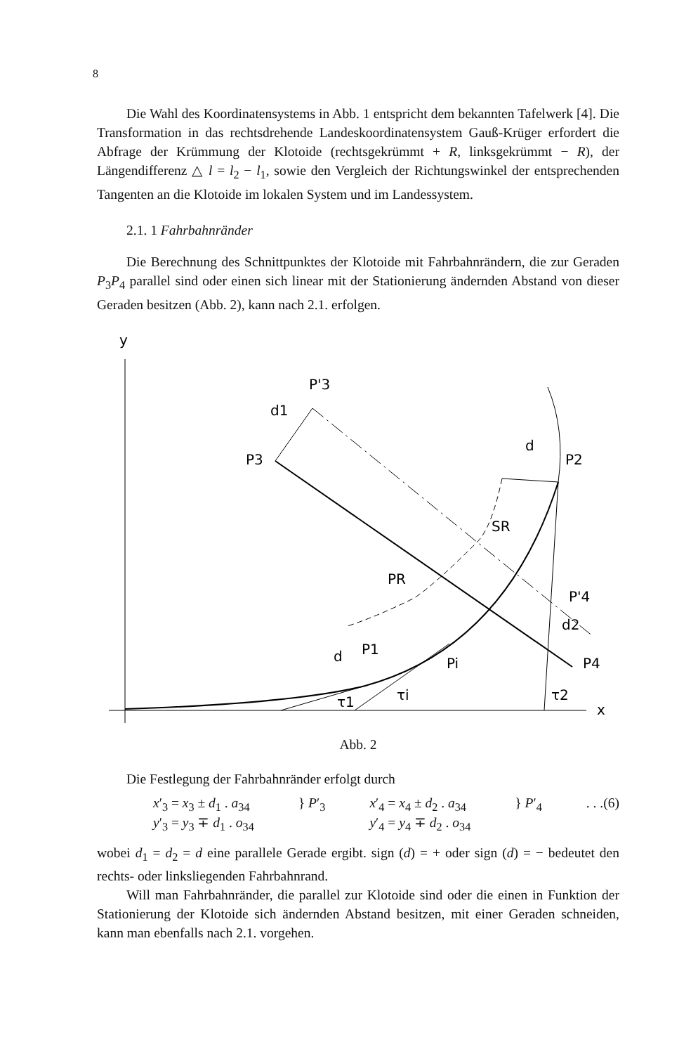8
Die Wahl des Koordinatensystems in Abb. 1 entspricht dem bekannten Tafelwerk [4]. Die Transformation in das rechtsdrehende Landeskoordinatensystem Gauß-Krüger erfordert die Abfrage der Krümmung der Klotoide (rechtsgekrümmt + R, linksgekrümmt − R), der Längendifferenz △ l = l<sub>2</sub> − l<sub>1</sub>, sowie den Vergleich der Richtungswinkel der entsprechenden Tangenten an die Klotoide im lokalen System und im Landessystem.
2.1. 1 Fahrbahnränder
Die Berechnung des Schnittpunktes der Klotoide mit Fahrbahnrändern, die zur Geraden P<sub>3</sub>P<sub>4</sub> parallel sind oder einen sich linear mit der Stationierung ändernden Abstand von dieser Geraden besitzen (Abb. 2), kann nach 2.1. erfolgen.
y
x
P'3
d1
P3
d
P2
SR
PR
P'4
d2
P4
d
P1
Pi
τ1
τi
τ2
Abb. 2
Die Festlegung der Fahrbahnränder erfolgt durch
x′<sub>3</sub> = x<sub>3</sub> ± d<sub>1</sub> . a<sub>34</sub>
y′<sub>3</sub> = y<sub>3</sub> ∓ d<sub>1</sub> . o<sub>34</sub>
} P′<sub>3</sub> x′<sub>4</sub> = x<sub>4</sub> ± d<sub>2</sub> . a<sub>34</sub>
y′<sub>4</sub> = y<sub>4</sub> ∓ d<sub>2</sub> . o<sub>34</sub>
} P′<sub>4</sub> . . .(6)
wobei d<sub>1</sub> = d<sub>2</sub> = d eine parallele Gerade ergibt. sign (d) = + oder sign (d) = − bedeutet den rechts- oder linksliegenden Fahrbahnrand.
Will man Fahrbahnränder, die parallel zur Klotoide sind oder die einen in Funktion der Stationierung der Klotoide sich ändernden Abstand besitzen, mit einer Geraden schneiden, kann man ebenfalls nach 2.1. vorgehen.